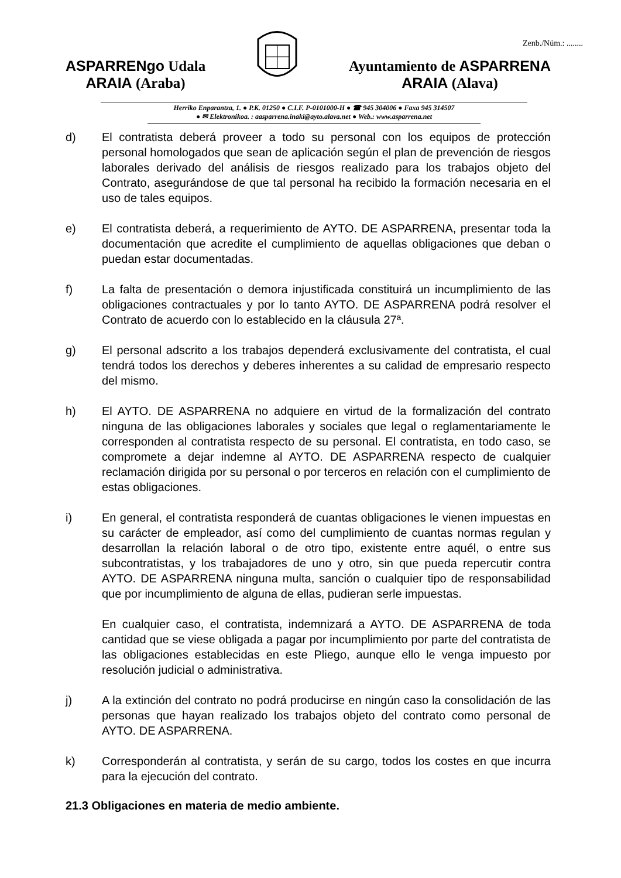Zenb./Núm.: ........
ASPARRENgo Udala
ARAIA (Araba)
Ayuntamiento de ASPARRENA
ARAIA (Alava)
Herriko Enparantza, 1. ● P.K. 01250 ● C.I.F. P-0101000-H ● ☎ 945 304006 ● Faxa 945 314507
● ✉ Elektronikoa. : aasparrena.inaki@ayto.alava.net ● Web.: www.asparrena.net
d) El contratista deberá proveer a todo su personal con los equipos de protección personal homologados que sean de aplicación según el plan de prevención de riesgos laborales derivado del análisis de riesgos realizado para los trabajos objeto del Contrato, asegurándose de que tal personal ha recibido la formación necesaria en el uso de tales equipos.
e) El contratista deberá, a requerimiento de AYTO. DE ASPARRENA, presentar toda la documentación que acredite el cumplimiento de aquellas obligaciones que deban o puedan estar documentadas.
f) La falta de presentación o demora injustificada constituirá un incumplimiento de las obligaciones contractuales y por lo tanto AYTO. DE ASPARRENA podrá resolver el Contrato de acuerdo con lo establecido en la cláusula 27ª.
g) El personal adscrito a los trabajos dependerá exclusivamente del contratista, el cual tendrá todos los derechos y deberes inherentes a su calidad de empresario respecto del mismo.
h) El AYTO. DE ASPARRENA no adquiere en virtud de la formalización del contrato ninguna de las obligaciones laborales y sociales que legal o reglamentariamente le corresponden al contratista respecto de su personal. El contratista, en todo caso, se compromete a dejar indemne al AYTO. DE ASPARRENA respecto de cualquier reclamación dirigida por su personal o por terceros en relación con el cumplimiento de estas obligaciones.
i) En general, el contratista responderá de cuantas obligaciones le vienen impuestas en su carácter de empleador, así como del cumplimiento de cuantas normas regulan y desarrollan la relación laboral o de otro tipo, existente entre aquél, o entre sus subcontratistas, y los trabajadores de uno y otro, sin que pueda repercutir contra AYTO. DE ASPARRENA ninguna multa, sanción o cualquier tipo de responsabilidad que por incumplimiento de alguna de ellas, pudieran serle impuestas.
En cualquier caso, el contratista, indemnizará a AYTO. DE ASPARRENA de toda cantidad que se viese obligada a pagar por incumplimiento por parte del contratista de las obligaciones establecidas en este Pliego, aunque ello le venga impuesto por resolución judicial o administrativa.
j) A la extinción del contrato no podrá producirse en ningún caso la consolidación de las personas que hayan realizado los trabajos objeto del contrato como personal de AYTO. DE ASPARRENA.
k) Corresponderán al contratista, y serán de su cargo, todos los costes en que incurra para la ejecución del contrato.
21.3 Obligaciones en materia de medio ambiente.